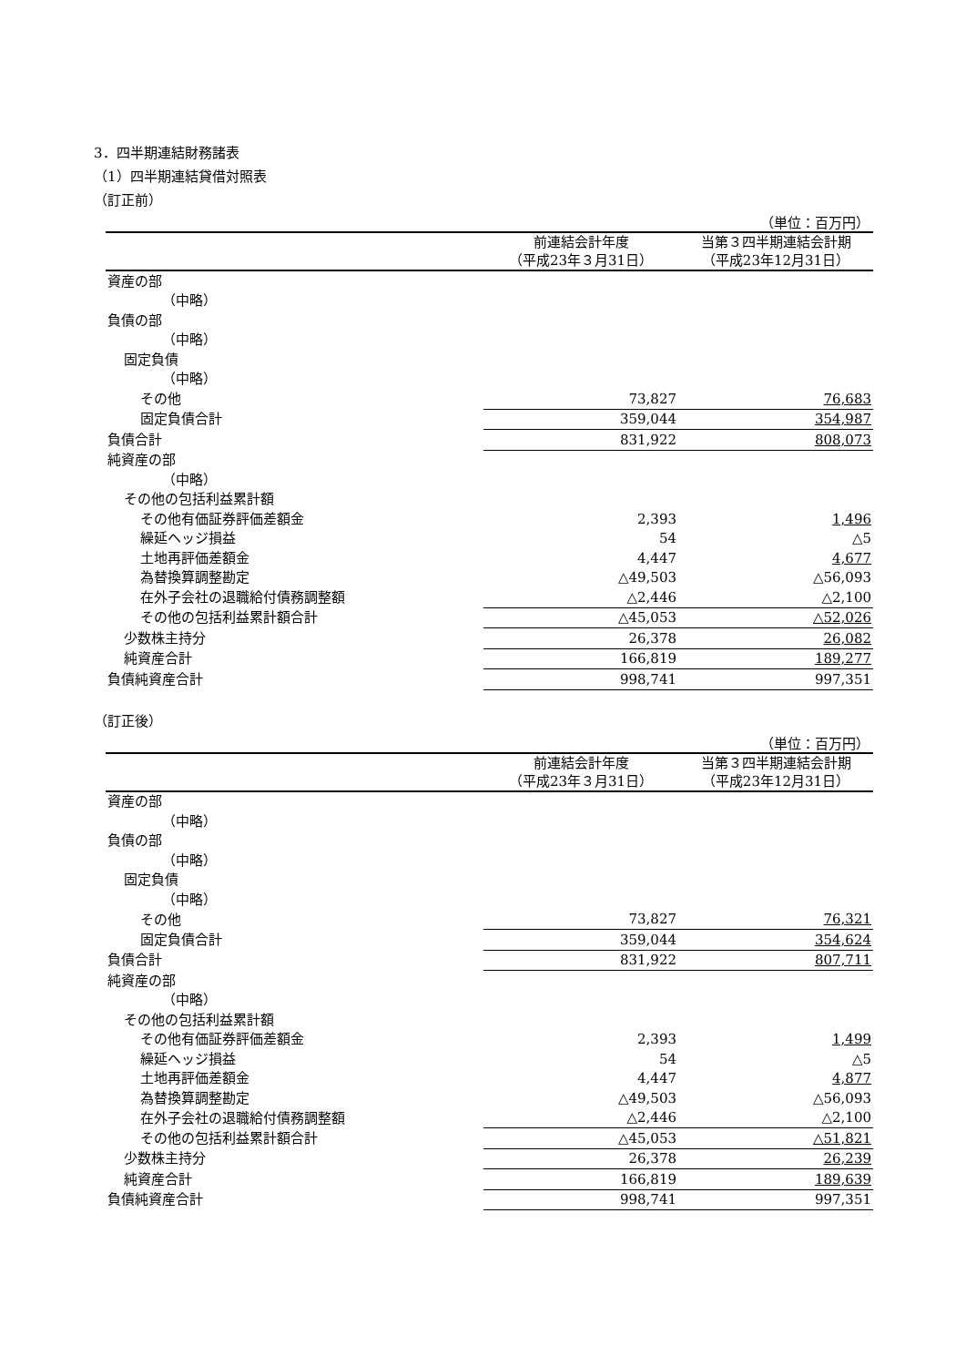3．四半期連結財務諸表
（1）四半期連結貸借対照表
（訂正前）
（単位：百万円）
| | 前連結会計年度 | 当第３四半期連結会計期 |
| --- | --- | --- |
| | （平成23年３月31日） | （平成23年12月31日） |
| 資産の部 | | |
| （中略） | | |
| 負債の部 | | |
| （中略） | | |
| 固定負債 | | |
| （中略） | | |
| その他 | 73,827 | 76,683 |
| 固定負債合計 | 359,044 | 354,987 |
| 負債合計 | 831,922 | 808,073 |
| 純資産の部 | | |
| （中略） | | |
| その他の包括利益累計額 | | |
| その他有価証券評価差額金 | 2,393 | 1,496 |
| 繰延ヘッジ損益 | 54 | △5 |
| 土地再評価差額金 | 4,447 | 4,677 |
| 為替換算調整勘定 | △49,503 | △56,093 |
| 在外子会社の退職給付債務調整額 | △2,446 | △2,100 |
| その他の包括利益累計額合計 | △45,053 | △52,026 |
| 少数株主持分 | 26,378 | 26,082 |
| 純資産合計 | 166,819 | 189,277 |
| 負債純資産合計 | 998,741 | 997,351 |
（訂正後）
（単位：百万円）
| | 前連結会計年度 | 当第３四半期連結会計期 |
| --- | --- | --- |
| | （平成23年３月31日） | （平成23年12月31日） |
| 資産の部 | | |
| （中略） | | |
| 負債の部 | | |
| （中略） | | |
| 固定負債 | | |
| （中略） | | |
| その他 | 73,827 | 76,321 |
| 固定負債合計 | 359,044 | 354,624 |
| 負債合計 | 831,922 | 807,711 |
| 純資産の部 | | |
| （中略） | | |
| その他の包括利益累計額 | | |
| その他有価証券評価差額金 | 2,393 | 1,499 |
| 繰延ヘッジ損益 | 54 | △5 |
| 土地再評価差額金 | 4,447 | 4,877 |
| 為替換算調整勘定 | △49,503 | △56,093 |
| 在外子会社の退職給付債務調整額 | △2,446 | △2,100 |
| その他の包括利益累計額合計 | △45,053 | △51,821 |
| 少数株主持分 | 26,378 | 26,239 |
| 純資産合計 | 166,819 | 189,639 |
| 負債純資産合計 | 998,741 | 997,351 |